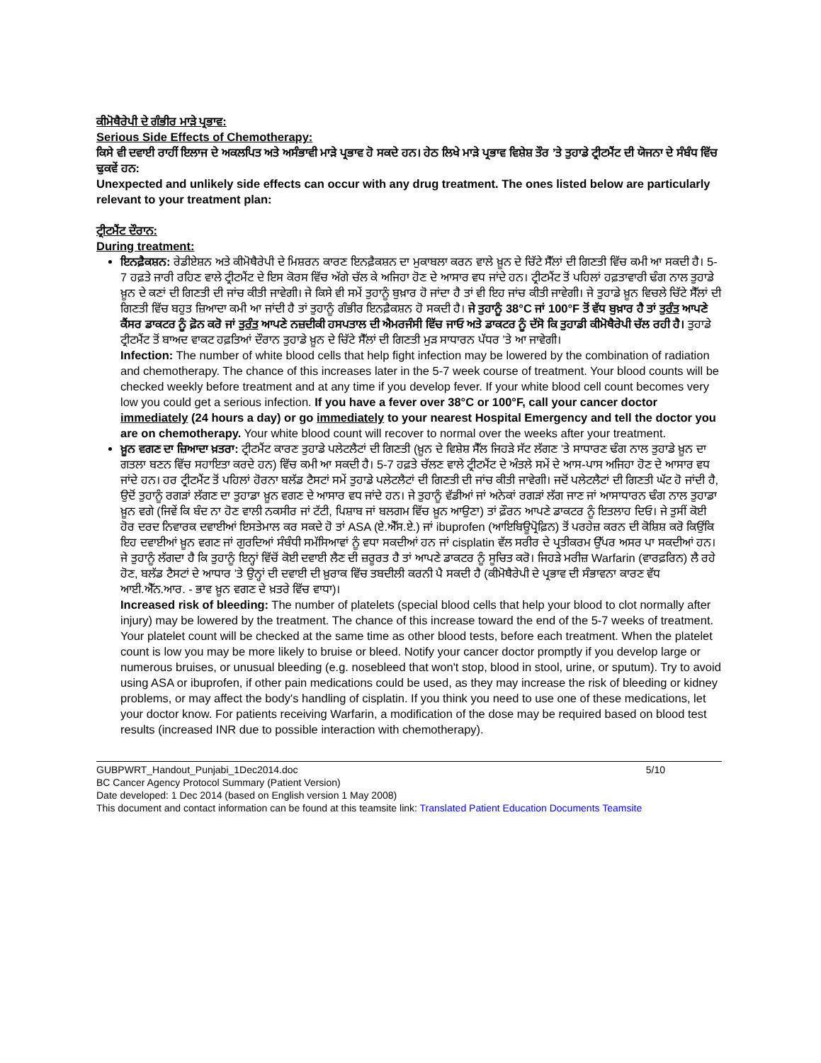ਕੀਮੋਥੈਰੇਪੀ ਦੇ ਗੰਭੀਰ ਮਾੜੇ ਪ੍ਰਭਾਵ:
Serious Side Effects of Chemotherapy:
ਕਿਸੇ ਵੀ ਦਵਾਈ ਰਾਹੀਂ ਇਲਾਜ ਦੇ ਅਕਲਪਿਤ ਅਤੇ ਅਸੰਭਾਵੀ ਮਾੜੇ ਪ੍ਰਭਾਵ ਹੋ ਸਕਦੇ ਹਨ। ਹੇਠ ਲਿਖੇ ਮਾੜੇ ਪ੍ਰਭਾਵ ਵਿਸ਼ੇਸ਼ ਤੌਰ ’ਤੇ ਤੁਹਾਡੇ ਟ੍ਰੀਟਮੈਂਟ ਦੀ ਯੋਜਨਾ ਦੇ ਸੰਬੰਧ ਵਿੱਚ ਢੁਕਵੇਂ ਹਨ:
Unexpected and unlikely side effects can occur with any drug treatment. The ones listed below are particularly relevant to your treatment plan:
ਟ੍ਰੀਟਮੈਂਟ ਦੌਰਾਨ:
During treatment:
ਇਨਫ਼ੈਕਸ਼ਨ: ਰੇਡੀਏਸ਼ਨ ਅਤੇ ਕੀਮੋਥੈਰੇਪੀ ਦੇ ਮਿਸ਼ਰਨ ਕਾਰਣ ਇਨਫ਼ੈਕਸ਼ਨ ਦਾ ਮੁਕਾਬਲਾ ਕਰਨ ਵਾਲੇ ਖ਼ੂਨ ਦੇ ਚਿੱਟੇ ਸੈੱਲਾਂ ਦੀ ਗਿਣਤੀ ਵਿੱਚ ਕਮੀ ਆ ਸਕਦੀ ਹੈ। 5-7 ਹਫ਼ਤੇ ਜਾਰੀ ਰਹਿਣ ਵਾਲੇ ਟ੍ਰੀਟਮੈਂਟ ਦੇ ਇਸ ਕੋਰਸ ਵਿੱਚ ਅੱਗੇ ਚੱਲ ਕੇ ਅਜਿਹਾ ਹੋਣ ਦੇ ਆਸਾਰ ਵਧ ਜਾਂਦੇ ਹਨ। ਟ੍ਰੀਟਮੈਂਟ ਤੋਂ ਪਹਿਲਾਂ ਹਫ਼ਤਾਵਾਰੀ ਢੰਗ ਨਾਲ ਤੁਹਾਡੇ ਖ਼ੂਨ ਦੇ ਕਣਾਂ ਦੀ ਗਿਣਤੀ ਦੀ ਜਾਂਚ ਕੀਤੀ ਜਾਵੇਗੀ। ਜੇ ਕਿਸੇ ਵੀ ਸਮੇਂ ਤੁਹਾਨੂੰ ਬੁਖ਼ਾਰ ਹੋ ਜਾਂਦਾ ਹੈ ਤਾਂ ਵੀ ਇਹ ਜਾਂਚ ਕੀਤੀ ਜਾਵੇਗੀ। ਜੇ ਤੁਹਾਡੇ ਖ਼ੂਨ ਵਿਚਲੇ ਚਿੱਟੇ ਸੈੱਲਾਂ ਦੀ ਗਿਣਤੀ ਵਿੱਚ ਬਹੁਤ ਜ਼ਿਆਦਾ ਕਮੀ ਆ ਜਾਂਦੀ ਹੈ ਤਾਂ ਤੁਹਾਨੂੰ ਗੰਭੀਰ ਇਨਫ਼ੈਕਸ਼ਨ ਹੋ ਸਕਦੀ ਹੈ। ਜੇ ਤੁਹਾਨੂੰ 38°C ਜਾਂ 100°F ਤੋਂ ਵੱਧ ਬੁਖ਼ਾਰ ਹੈ ਤਾਂ ਤੁਰੰਤ ਆਪਣੇ ਕੈਂਸਰ ਡਾਕਟਰ ਨੂੰ ਫ਼ੋਨ ਕਰੋ ਜਾਂ ਤੁਰੰਤ ਆਪਣੇ ਨਜ਼ਦੀਕੀ ਹਸਪਤਾਲ ਦੀ ਐਮਰਜੰਸੀ ਵਿੱਚ ਜਾਓ ਅਤੇ ਡਾਕਟਰ ਨੂੰ ਦੱਸੋ ਕਿ ਤੁਹਾਡੀ ਕੀਮੋਥੈਰੇਪੀ ਚੱਲ ਰਹੀ ਹੈ। ਤੁਹਾਡੇ ਟ੍ਰੀਟਮੈਂਟ ਤੋਂ ਬਾਅਦ ਵਾਕਟ ਹਫ਼ਤਿਆਂ ਦੌਰਾਨ ਤੁਹਾਡੇ ਖ਼ੂਨ ਦੇ ਚਿੱਟੇ ਸੈੱਲਾਂ ਦੀ ਗਿਣਤੀ ਮੁੜ ਸਾਧਾਰਨ ਪੱਧਰ ’ਤੇ ਆ ਜਾਵੇਗੀ।
Infection: The number of white blood cells that help fight infection may be lowered by the combination of radiation and chemotherapy. The chance of this increases later in the 5-7 week course of treatment. Your blood counts will be checked weekly before treatment and at any time if you develop fever. If your white blood cell count becomes very low you could get a serious infection. If you have a fever over 38°C or 100°F, call your cancer doctor immediately (24 hours a day) or go immediately to your nearest Hospital Emergency and tell the doctor you are on chemotherapy. Your white blood count will recover to normal over the weeks after your treatment.
ਖ਼ੂਨ ਵਗਣ ਦਾ ਜ਼ਿਆਦਾ ਖ਼ਤਰਾ: ਟ੍ਰੀਟਮੈਂਟ ਕਾਰਣ ਤੁਹਾਡੇ ਪਲੇਟਲੈਟਾਂ ਦੀ ਗਿਣਤੀ (ਖ਼ੂਨ ਦੇ ਵਿਸ਼ੇਸ਼ ਸੈੱਲ ਜਿਹੜੇ ਸੱਟ ਲੱਗਣ ’ਤੇ ਸਾਧਾਰਣ ਢੰਗ ਨਾਲ ਤੁਹਾਡੇ ਖ਼ੂਨ ਦਾ ਗਤਲਾ ਬਣਨ ਵਿੱਚ ਸਹਾਇਤਾ ਕਰਦੇ ਹਨ) ਵਿੱਚ ਕਮੀ ਆ ਸਕਦੀ ਹੈ। 5-7 ਹਫ਼ਤੇ ਚੱਲਣ ਵਾਲੇ ਟ੍ਰੀਟਮੈਂਟ ਦੇ ਅੰਤਲੇ ਸਮੇਂ ਦੇ ਆਸ-ਪਾਸ ਅਜਿਹਾ ਹੋਣ ਦੇ ਆਸਾਰ ਵਧ ਜਾਂਦੇ ਹਨ। ਹਰ ਟ੍ਰੀਟਮੈਂਟ ਤੋਂ ਪਹਿਲਾਂ ਹੋਰਨਾ ਬਲੱਡ ਟੈਸਟਾਂ ਸਮੇਂ ਤੁਹਾਡੇ ਪਲੇਟਲੈਟਾਂ ਦੀ ਗਿਣਤੀ ਦੀ ਜਾਂਚ ਕੀਤੀ ਜਾਵੇਗੀ। ਜਦੋਂ ਪਲੇਟਲੈਟਾਂ ਦੀ ਗਿਣਤੀ ਘੱਟ ਹੋ ਜਾਂਦੀ ਹੈ, ਉਦੋਂ ਤੁਹਾਨੂੰ ਰਗੜਾਂ ਲੱਗਣ ਦਾ ਤੁਹਾਡਾ ਖ਼ੂਨ ਵਗਣ ਦੇ ਆਸਾਰ ਵਧ ਜਾਂਦੇ ਹਨ। ਜੇ ਤੁਹਾਨੂੰ ਵੱਡੀਆਂ ਜਾਂ ਅਨੇਕਾਂ ਰਗੜਾਂ ਲੱਗ ਜਾਣ ਜਾਂ ਆਸਾਧਾਰਨ ਢੰਗ ਨਾਲ ਤੁਹਾਡਾ ਖ਼ੂਨ ਵਗੇ (ਜਿਵੇਂ ਕਿ ਬੰਦ ਨਾ ਹੋਣ ਵਾਲੀ ਨਕਸੀਰ ਜਾਂ ਟੱਟੀ, ਪਿਸ਼ਾਬ ਜਾਂ ਬਲਗਮ ਵਿੱਚ ਖ਼ੂਨ ਆਉਣਾ) ਤਾਂ ਫ਼ੌਰਨ ਆਪਣੇ ਡਾਕਟਰ ਨੂੰ ਇਤਲਾਹ ਦਿਓ। ਜੇ ਤੁਸੀਂ ਕੋਈ ਹੋਰ ਦਰਦ ਨਿਵਾਰਕ ਦਵਾਈਆਂ ਇਸਤੇਮਾਲ ਕਰ ਸਕਦੇ ਹੋ ਤਾਂ ASA (ਏ.ਐੱਸ.ਏ.) ਜਾਂ ibuprofen (ਆਇਬਿਊਪ੍ਰੋਫ਼ਿਨ) ਤੋਂ ਪਰਹੇਜ਼ ਕਰਨ ਦੀ ਕੋਸ਼ਿਸ਼ ਕਰੋ ਕਿਉਂਕਿ ਇਹ ਦਵਾਈਆਂ ਖ਼ੂਨ ਵਗਣ ਜਾਂ ਗੁਰਦਿਆਂ ਸੰਬੰਧੀ ਸਮੱਸਿਆਵਾਂ ਨੂੰ ਵਧਾ ਸਕਦੀਆਂ ਹਨ ਜਾਂ cisplatin ਵੱਲ ਸਰੀਰ ਦੇ ਪ੍ਰਤੀਕਰਮ ਉੱਪਰ ਅਸਰ ਪਾ ਸਕਦੀਆਂ ਹਨ। ਜੇ ਤੁਹਾਨੂੰ ਲੱਗਦਾ ਹੈ ਕਿ ਤੁਹਾਨੂੰ ਇਨ੍ਹਾਂ ਵਿੱਚੋਂ ਕੋਈ ਦਵਾਈ ਲੈਣ ਦੀ ਜ਼ਰੂਰਤ ਹੈ ਤਾਂ ਆਪਣੇ ਡਾਕਟਰ ਨੂੰ ਸੂਚਿਤ ਕਰੋ। ਜਿਹੜੇ ਮਰੀਜ਼ Warfarin (ਵਾਰਫ਼ਰਿਨ) ਲੈ ਰਹੇ ਹੋਣ, ਬਲੱਡ ਟੈਸਟਾਂ ਦੇ ਆਧਾਰ ’ਤੇ ਉਨ੍ਹਾਂ ਦੀ ਦਵਾਈ ਦੀ ਖ਼ੁਰਾਕ ਵਿੱਚ ਤਬਦੀਲੀ ਕਰਨੀ ਪੈ ਸਕਦੀ ਹੈ (ਕੀਮੋਥੈਰੇਪੀ ਦੇ ਪ੍ਰਭਾਵ ਦੀ ਸੰਭਾਵਨਾ ਕਾਰਣ ਵੱਧ ਆਈ.ਐੱਨ.ਆਰ. - ਭਾਵ ਖ਼ੂਨ ਵਗਣ ਦੇ ਖ਼ਤਰੇ ਵਿੱਚ ਵਾਧਾ)।
Increased risk of bleeding: The number of platelets (special blood cells that help your blood to clot normally after injury) may be lowered by the treatment. The chance of this increase toward the end of the 5-7 weeks of treatment. Your platelet count will be checked at the same time as other blood tests, before each treatment. When the platelet count is low you may be more likely to bruise or bleed. Notify your cancer doctor promptly if you develop large or numerous bruises, or unusual bleeding (e.g. nosebleed that won't stop, blood in stool, urine, or sputum). Try to avoid using ASA or ibuprofen, if other pain medications could be used, as they may increase the risk of bleeding or kidney problems, or may affect the body's handling of cisplatin. If you think you need to use one of these medications, let your doctor know. For patients receiving Warfarin, a modification of the dose may be required based on blood test results (increased INR due to possible interaction with chemotherapy).
GUBPWRT_Handout_Punjabi_1Dec2014.doc 5/10
BC Cancer Agency Protocol Summary (Patient Version)
Date developed: 1 Dec 2014 (based on English version 1 May 2008)
This document and contact information can be found at this teamsite link: Translated Patient Education Documents Teamsite